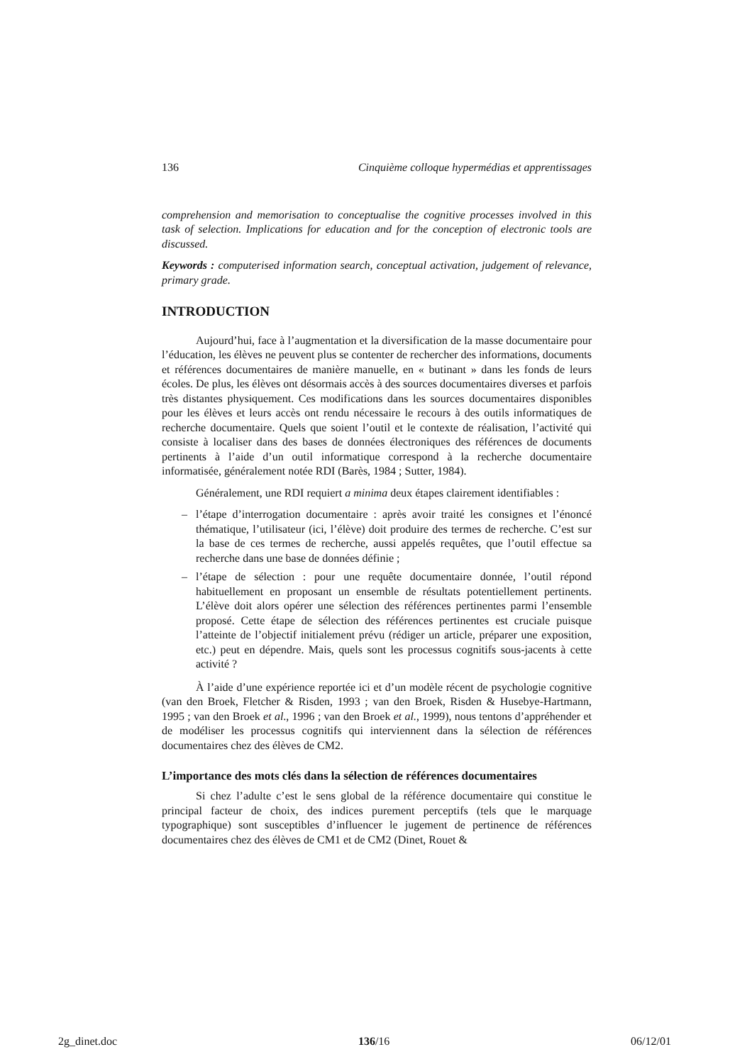136 Cinquième colloque hypermédias et apprentissages
comprehension and memorisation to conceptualise the cognitive processes involved in this task of selection. Implications for education and for the conception of electronic tools are discussed.
Keywords : computerised information search, conceptual activation, judgement of relevance, primary grade.
INTRODUCTION
Aujourd’hui, face à l’augmentation et la diversification de la masse documentaire pour l’éducation, les élèves ne peuvent plus se contenter de rechercher des informations, documents et références documentaires de manière manuelle, en « butinant » dans les fonds de leurs écoles. De plus, les élèves ont désormais accès à des sources documentaires diverses et parfois très distantes physiquement. Ces modifications dans les sources documentaires disponibles pour les élèves et leurs accès ont rendu nécessaire le recours à des outils informatiques de recherche documentaire. Quels que soient l’outil et le contexte de réalisation, l’activité qui consiste à localiser dans des bases de données électroniques des références de documents pertinents à l’aide d’un outil informatique correspond à la recherche documentaire informatisée, généralement notée RDI (Barès, 1984 ; Sutter, 1984).
Généralement, une RDI requiert a minima deux étapes clairement identifiables :
– l’étape d’interrogation documentaire : après avoir traité les consignes et l’énoncé thématique, l’utilisateur (ici, l’élève) doit produire des termes de recherche. C’est sur la base de ces termes de recherche, aussi appelés requêtes, que l’outil effectue sa recherche dans une base de données définie ;
– l’étape de sélection : pour une requête documentaire donnée, l’outil répond habituellement en proposant un ensemble de résultats potentiellement pertinents. L’élève doit alors opérer une sélection des références pertinentes parmi l’ensemble proposé. Cette étape de sélection des références pertinentes est cruciale puisque l’atteinte de l’objectif initialement prévu (rédiger un article, préparer une exposition, etc.) peut en dépendre. Mais, quels sont les processus cognitifs sous-jacents à cette activité ?
À l’aide d’une expérience reportée ici et d’un modèle récent de psychologie cognitive (van den Broek, Fletcher & Risden, 1993 ; van den Broek, Risden & Husebye-Hartmann, 1995 ; van den Broek et al., 1996 ; van den Broek et al., 1999), nous tentons d’appréhender et de modéliser les processus cognitifs qui interviennent dans la sélection de références documentaires chez des élèves de CM2.
L’importance des mots clés dans la sélection de références documentaires
Si chez l’adulte c’est le sens global de la référence documentaire qui constitue le principal facteur de choix, des indices purement perceptifs (tels que le marquage typographique) sont susceptibles d’influencer le jugement de pertinence de références documentaires chez des élèves de CM1 et de CM2 (Dinet, Rouet &
2g_dinet.doc 136/16 06/12/01